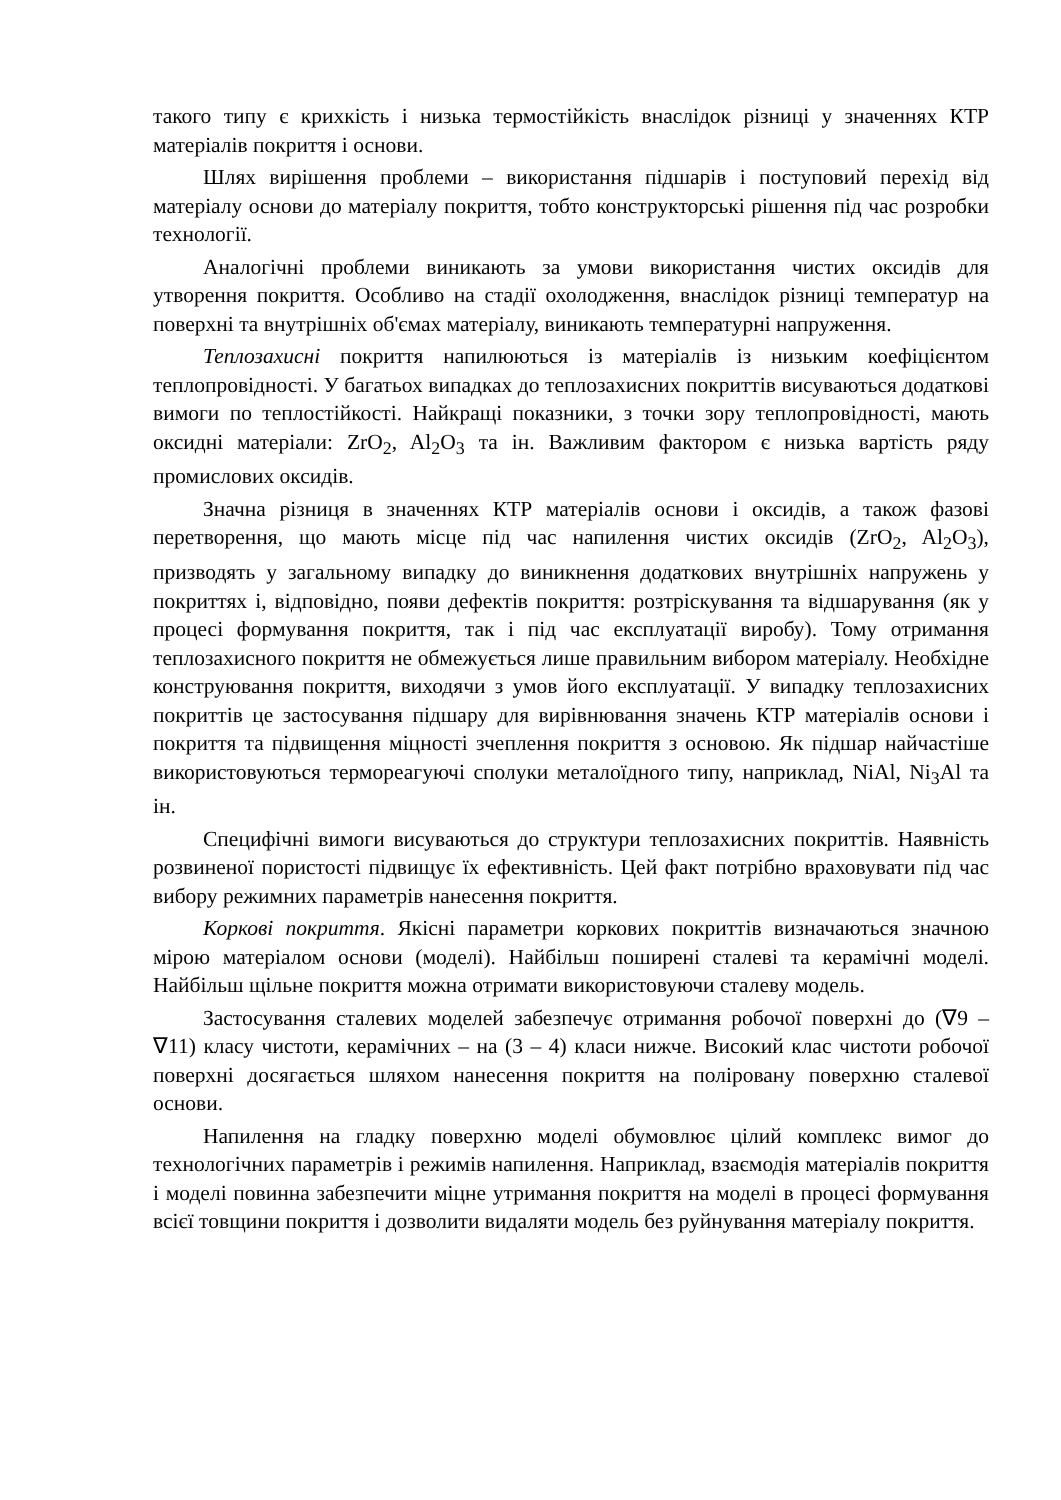такого типу є крихкість і низька термостійкість внаслідок різниці у значеннях КТР матеріалів покриття і основи.
Шлях вирішення проблеми – використання підшарів і поступовий перехід від матеріалу основи до матеріалу покриття, тобто конструкторські рішення під час розробки технології.
Аналогічні проблеми виникають за умови використання чистих оксидів для утворення покриття. Особливо на стадії охолодження, внаслідок різниці температур на поверхні та внутрішніх об'ємах матеріалу, виникають температурні напруження.
Теплозахисні покриття напилюються із матеріалів із низьким коефіцієнтом теплопровідності. У багатьох випадках до теплозахисних покриттів висуваються додаткові вимоги по теплостійкості. Найкращі показники, з точки зору теплопровідності, мають оксидні матеріали: ZrO<sub>2</sub>, Al<sub>2</sub>O<sub>3</sub> та ін. Важливим фактором є низька вартість ряду промислових оксидів.
Значна різниця в значеннях КТР матеріалів основи і оксидів, а також фазові перетворення, що мають місце під час напилення чистих оксидів (ZrO<sub>2</sub>, Al<sub>2</sub>O<sub>3</sub>), призводять у загальному випадку до виникнення додаткових внутрішніх напружень у покриттях і, відповідно, появи дефектів покриття: розтріскування та відшарування (як у процесі формування покриття, так і під час експлуатації виробу). Тому отримання теплозахисного покриття не обмежується лише правильним вибором матеріалу. Необхідне конструювання покриття, виходячи з умов його експлуатації. У випадку теплозахисних покриттів це застосування підшару для вирівнювання значень КТР матеріалів основи і покриття та підвищення міцності зчеплення покриття з основою. Як підшар найчастіше використовуються термореагуючі сполуки металоїдного типу, наприклад, NiAl, Ni<sub>3</sub>Al та ін.
Специфічні вимоги висуваються до структури теплозахисних покриттів. Наявність розвиненої пористості підвищує їх ефективність. Цей факт потрібно враховувати під час вибору режимних параметрів нанесення покриття.
Коркові покриття. Якісні параметри коркових покриттів визначаються значною мірою матеріалом основи (моделі). Найбільш поширені сталеві та керамічні моделі. Найбільш щільне покриття можна отримати використовуючи сталеву модель.
Застосування сталевих моделей забезпечує отримання робочої поверхні до (∇9 – ∇11) класу чистоти, керамічних – на (3 – 4) класи нижче. Високий клас чистоти робочої поверхні досягається шляхом нанесення покриття на поліровану поверхню сталевої основи.
Напилення на гладку поверхню моделі обумовлює цілий комплекс вимог до технологічних параметрів і режимів напилення. Наприклад, взаємодія матеріалів покриття і моделі повинна забезпечити міцне утримання покриття на моделі в процесі формування всієї товщини покриття і дозволити видаляти модель без руйнування матеріалу покриття.